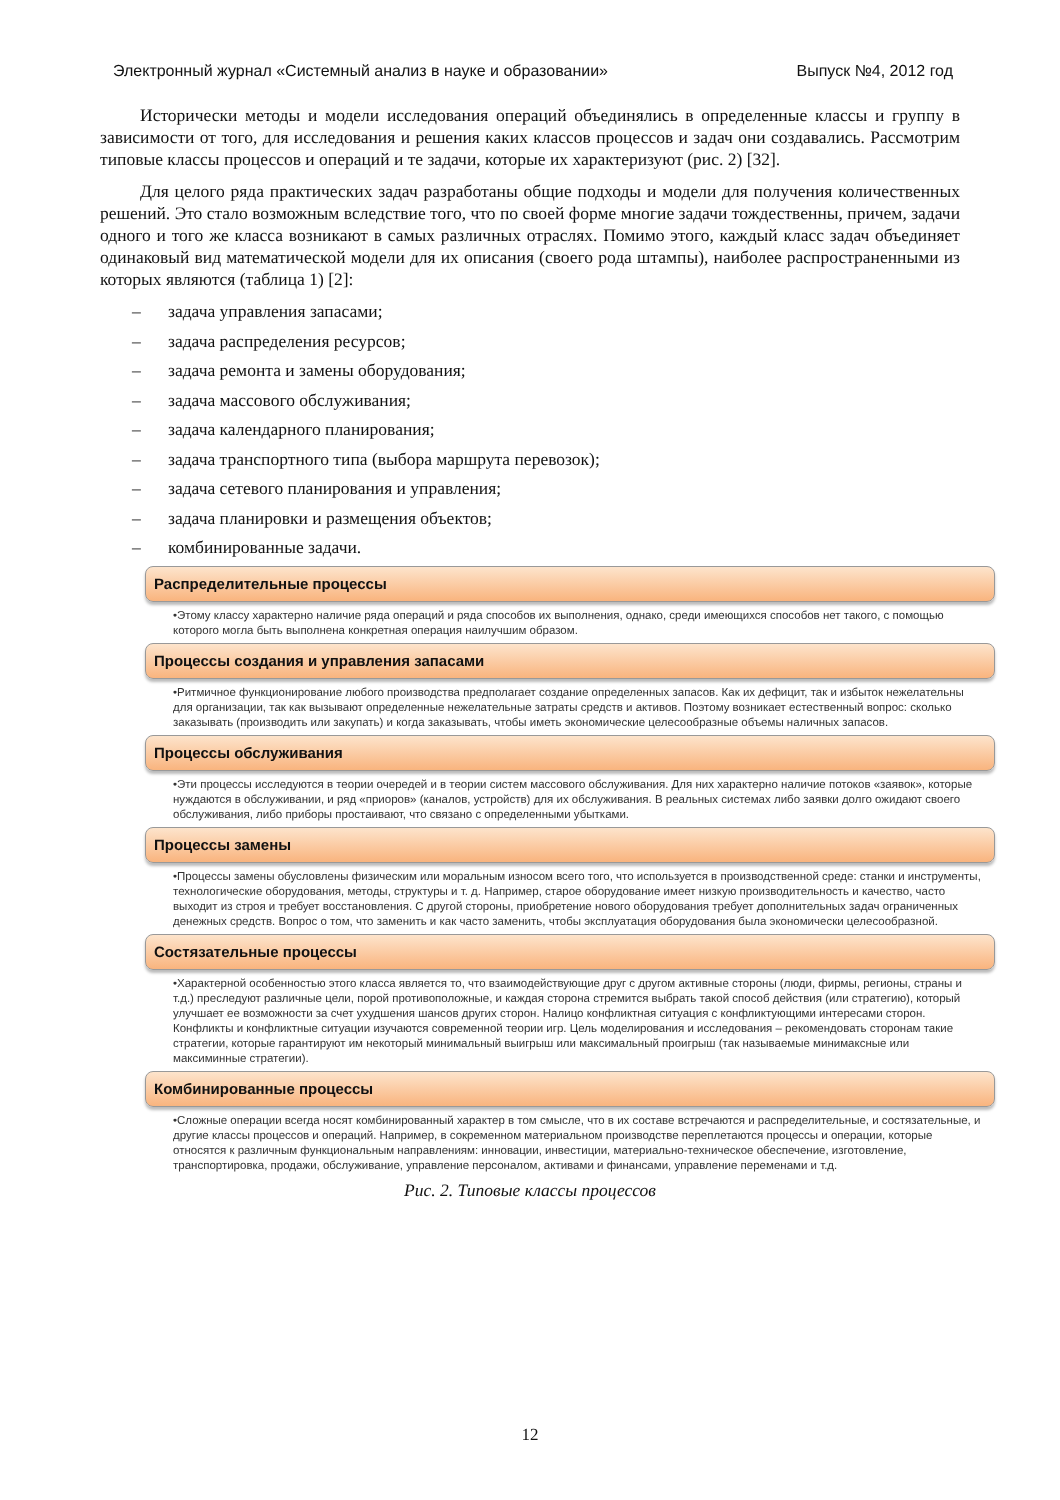Электронный журнал «Системный анализ в науке и образовании» Выпуск №4, 2012 год
Исторически методы и модели исследования операций объединялись в определенные классы и группу в зависимости от того, для исследования и решения каких классов процессов и задач они создавались. Рассмотрим типовые классы процессов и операций и те задачи, которые их характеризуют (рис. 2) [32].
Для целого ряда практических задач разработаны общие подходы и модели для получения количественных решений. Это стало возможным вследствие того, что по своей форме многие задачи тождественны, причем, задачи одного и того же класса возникают в самых различных отраслях. Помимо этого, каждый класс задач объединяет одинаковый вид математической модели для их описания (своего рода штампы), наиболее распространенными из которых являются (таблица 1) [2]:
– задача управления запасами;
– задача распределения ресурсов;
– задача ремонта и замены оборудования;
– задача массового обслуживания;
– задача календарного планирования;
– задача транспортного типа (выбора маршрута перевозок);
– задача сетевого планирования и управления;
– задача планировки и размещения объектов;
– комбинированные задачи.
Распределительные процессы
•Этому классу характерно наличие ряда операций и ряда способов их выполнения, однако, среди имеющихся способов нет такого, с помощью которого могла быть выполнена конкретная операция наилучшим образом.
Процессы создания и управления запасами
•Ритмичное функционирование любого производства предполагает создание определенных запасов. Как их дефицит, так и избыток нежелательны для организации, так как вызывают определенные нежелательные затраты средств и активов. Поэтому возникает естественный вопрос: сколько заказывать (производить или закупать) и когда заказывать, чтобы иметь экономические целесообразные объемы наличных запасов.
Процессы обслуживания
•Эти процессы исследуются в теории очередей и в теории систем массового обслуживания. Для них характерно наличие потоков «заявок», которые нуждаются в обслуживании, и ряд «приоров» (каналов, устройств) для их обслуживания. В реальных системах либо заявки долго ожидают своего обслуживания, либо приборы простаивают, что связано с определенными убытками.
Процессы замены
•Процессы замены обусловлены физическим или моральным износом всего того, что используется в производственной среде: станки и инструменты, технологические оборудования, методы, структуры и т. д. Например, старое оборудование имеет низкую производительность и качество, часто выходит из строя и требует восстановления. С другой стороны, приобретение нового оборудования требует дополнительных задач ограниченных денежных средств. Вопрос о том, что заменить и как часто заменить, чтобы эксплуатация оборудования была экономически целесообразной.
Состязательные процессы
•Характерной особенностью этого класса является то, что взаимодействующие друг с другом активные стороны (люди, фирмы, регионы, страны и т.д.) преследуют различные цели, порой противоположные, и каждая сторона стремится выбрать такой способ действия (или стратегию), который улучшает ее возможности за счет ухудшения шансов других сторон. Налицо конфликтная ситуация с конфликтующими интересами сторон. Конфликты и конфликтные ситуации изучаются современной теории игр. Цель моделирования и исследования – рекомендовать сторонам такие стратегии, которые гарантируют им некоторый минимальный выигрыш или максимальный проигрыш (так называемые минимаксные или максиминные стратегии).
Комбинированные процессы
•Сложные операции всегда носят комбинированный характер в том смысле, что в их составе встречаются и распределительные, и состязательные, и другие классы процессов и операций. Например, в сокременном материальном производстве переплетаются процессы и операции, которые относятся к различным функциональным направлениям: инновации, инвестиции, материально-техническое обеспечение, изготовление, транспортировка, продажи, обслуживание, управление персоналом, активами и финансами, управление переменами и т.д.
Рис. 2. Типовые классы процессов
12